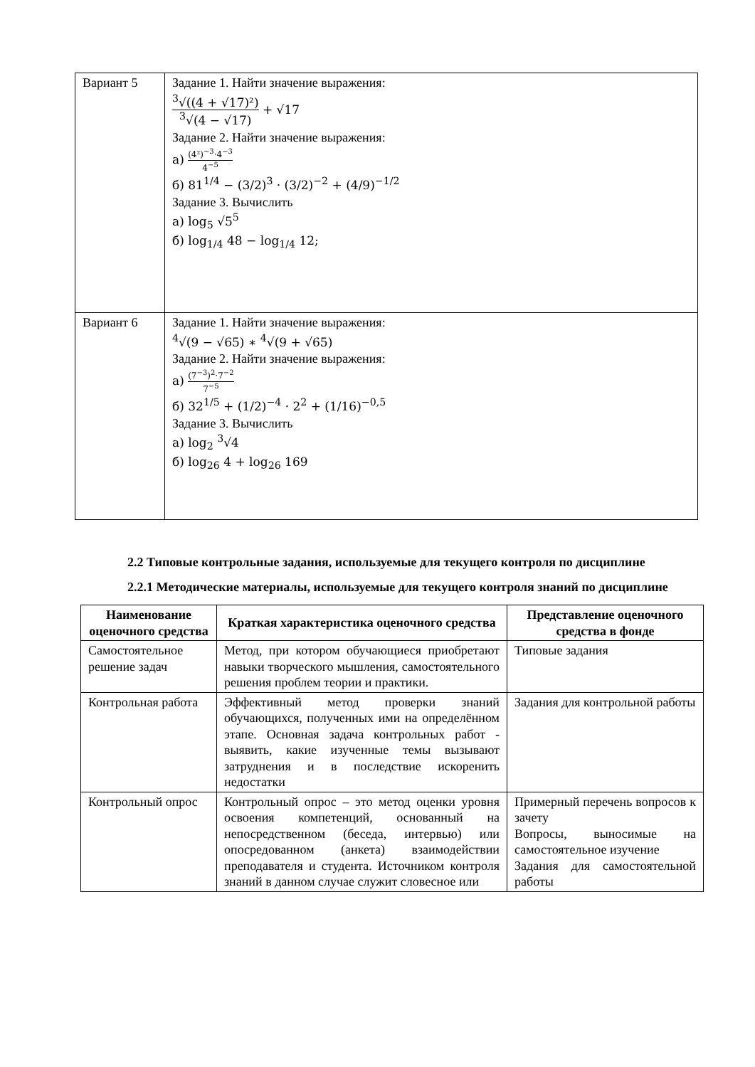| Вариант 5 | Задание 1. Найти значение выражения: <sup>3</sup>√((4 + √17)²) <sup>3</sup>√(4 − √17) + √17 Задание 2. Найти значение выражения: а) (4²)<sup>−3</sup>·4<sup>−3</sup> 4<sup>−5</sup> б) 81<sup>1/4</sup> − (3/2)<sup>3</sup> · (3/2)<sup>−2</sup> + (4/9)<sup>−1/2</sup> Задание 3. Вычислить а) log<sub>5</sub> √5<sup>5</sup> б) log<sub>1/4</sub> 48 − log<sub>1/4</sub> 12; |
| Вариант 6 | Задание 1. Найти значение выражения: <sup>4</sup>√(9 − √65) ∗ <sup>4</sup>√(9 + √65) Задание 2. Найти значение выражения: а) (7<sup>−3</sup>)<sup>2</sup>·7<sup>−2</sup> 7<sup>−5</sup> б) 32<sup>1/5</sup> + (1/2)<sup>−4</sup> · 2<sup>2</sup> + (1/16)<sup>−0,5</sup> Задание 3. Вычислить а) log<sub>2</sub> <sup>3</sup>√4 б) log<sub>26</sub> 4 + log<sub>26</sub> 169 |
2.2 Типовые контрольные задания, используемые для текущего контроля по дисциплине
2.2.1 Методические материалы, используемые для текущего контроля знаний по дисциплине
| Наименование оценочного средства | Краткая характеристика оценочного средства | Представление оценочного средства в фонде |
| --- | --- | --- |
| Самостоятельное решение задач | Метод, при котором обучающиеся приобретают навыки творческого мышления, самостоятельного решения проблем теории и практики. | Типовые задания |
| Контрольная работа | Эффективный метод проверки знаний обучающихся, полученных ими на определённом этапе. Основная задача контрольных работ - выявить, какие изученные темы вызывают затруднения и в последствие искоренить недостатки | Задания для контрольной работы |
| Контрольный опрос | Контрольный опрос – это метод оценки уровня освоения компетенций, основанный на непосредственном (беседа, интервью) или опосредованном (анкета) взаимодействии преподавателя и студента. Источником контроля знаний в данном случае служит словесное или | Примерный перечень вопросов к зачету Вопросы, выносимые на самостоятельное изучение Задания для самостоятельной работы |